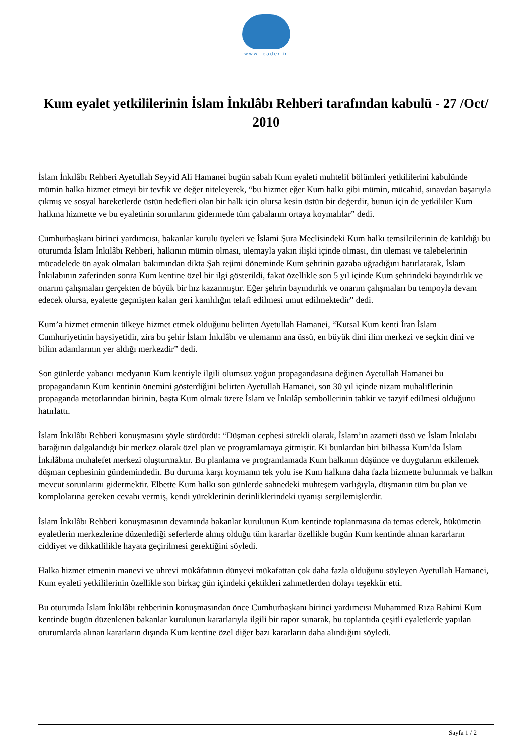www.leader.ir
Kum eyalet yetkililerinin İslam İnkılâbı Rehberi tarafından kabulü - 27 /Oct/ 2010
İslam İnkılâbı Rehberi Ayetullah Seyyid Ali Hamanei bugün sabah Kum eyaleti muhtelif bölümleri yetkililerini kabulünde mümin halka hizmet etmeyi bir tevfik ve değer niteleyerek, “bu hizmet eğer Kum halkı gibi mümin, mücahid, sınavdan başarıyla çıkmış ve sosyal hareketlerde üstün hedefleri olan bir halk için olursa kesin üstün bir değerdir, bunun için de yetkililer Kum halkına hizmette ve bu eyaletinin sorunlarını gidermede tüm çabalarını ortaya koymalılar” dedi.
Cumhurbaşkanı birinci yardımcısı, bakanlar kurulu üyeleri ve İslami Şura Meclisindeki Kum halkı temsilcilerinin de katıldığı bu oturumda İslam İnkılâbı Rehberi, halkının mümin olması, ulemayla yakın ilişki içinde olması, din uleması ve talebelerinin mücadelede ön ayak olmaları bakımından dikta Şah rejimi döneminde Kum şehrinin gazaba uğradığını hatırlatarak, İslam İnkılabının zaferinden sonra Kum kentine özel bir ilgi gösterildi, fakat özellikle son 5 yıl içinde Kum şehrindeki bayındırlık ve onarım çalışmaları gerçekten de büyük bir hız kazanmıştır. Eğer şehrin bayındırlık ve onarım çalışmaları bu tempoyla devam edecek olursa, eyalette geçmişten kalan geri kamlılığın telafi edilmesi umut edilmektedir” dedi.
Kum’a hizmet etmenin ülkeye hizmet etmek olduğunu belirten Ayetullah Hamanei, “Kutsal Kum kenti İran İslam Cumhuriyetinin haysiyetidir, zira bu şehir İslam İnkılâbı ve ulemanın ana üssü, en büyük dini ilim merkezi ve seçkin dini ve bilim adamlarının yer aldığı merkezdir” dedi.
Son günlerde yabancı medyanın Kum kentiyle ilgili olumsuz yoğun propagandasına değinen Ayetullah Hamanei bu propagandanın Kum kentinin önemini gösterdiğini belirten Ayetullah Hamanei, son 30 yıl içinde nizam muhaliflerinin propaganda metotlarından birinin, başta Kum olmak üzere İslam ve İnkılâp sembollerinin tahkir ve tazyif edilmesi olduğunu hatırlattı.
İslam İnkılâbı Rehberi konuşmasını şöyle sürdürdü: “Düşman cephesi sürekli olarak, İslam’ın azameti üssü ve İslam İnkılabı barağının dalgalandığı bir merkez olarak özel plan ve programlamaya gitmiştir. Ki bunlardan biri bilhassa Kum’da İslam İnkılâbına muhalefet merkezi oluşturmaktır. Bu planlama ve programlamada Kum halkının düşünce ve duygularını etkilemek düşman cephesinin gündemindedir. Bu duruma karşı koymanın tek yolu ise Kum halkına daha fazla hizmette bulunmak ve halkın mevcut sorunlarını gidermektir. Elbette Kum halkı son günlerde sahnedeki muhteşem varlığıyla, düşmanın tüm bu plan ve komplolarına gereken cevabı vermiş, kendi yüreklerinin derinliklerindeki uyanışı sergilemişlerdir.
İslam İnkılâbı Rehberi konuşmasının devamında bakanlar kurulunun Kum kentinde toplanmasına da temas ederek, hükümetin eyaletlerin merkezlerine düzenlediği seferlerde almış olduğu tüm kararlar özellikle bugün Kum kentinde alınan kararların ciddiyet ve dikkatlilikle hayata geçirilmesi gerektiğini söyledi.
Halka hizmet etmenin manevi ve uhrevi mükâfatının dünyevi mükafattan çok daha fazla olduğunu söyleyen Ayetullah Hamanei, Kum eyaleti yetkililerinin özellikle son birkaç gün içindeki çektikleri zahmetlerden dolayı teşekkür etti.
Bu oturumda İslam İnkılâbı rehberinin konuşmasından önce Cumhurbaşkanı birinci yardımcısı Muhammed Rıza Rahimi Kum kentinde bugün düzenlenen bakanlar kurulunun kararlarıyla ilgili bir rapor sunarak, bu toplantıda çeşitli eyaletlerde yapılan oturumlarda alınan kararların dışında Kum kentine özel diğer bazı kararların daha alındığını söyledi.
Sayfa 1 / 2